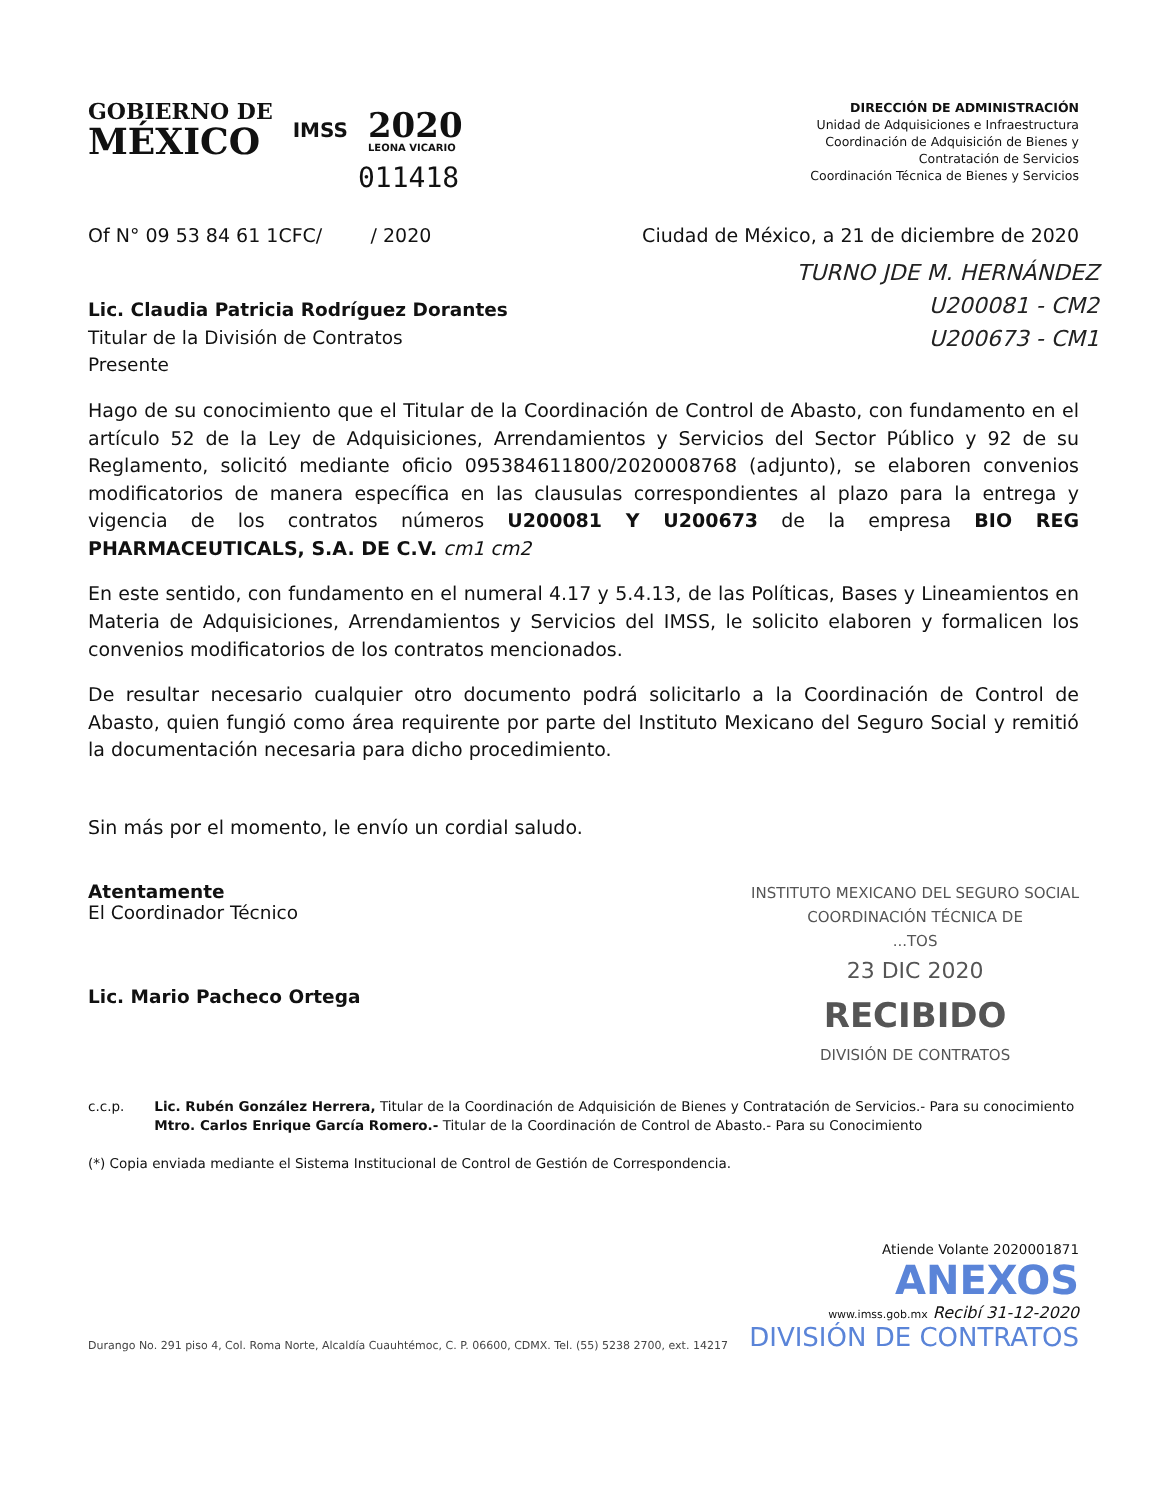GOBIERNO DE
MÉXICO
IMSS
2020
LEONA VICARIO
011418
DIRECCIÓN DE ADMINISTRACIÓN
Unidad de Adquisiciones e Infraestructura
Coordinación de Adquisición de Bienes y
Contratación de Servicios
Coordinación Técnica de Bienes y Servicios
Of N° 09 53 84 61 1CFC/ / 2020 Ciudad de México, a 21 de diciembre de 2020
Lic. Claudia Patricia Rodríguez Dorantes
Titular de la División de Contratos
Presente
TURNO JDE M. HERNÁNDEZ
U200081 - CM2
U200673 - CM1
Hago de su conocimiento que el Titular de la Coordinación de Control de Abasto, con fundamento en el artículo 52 de la Ley de Adquisiciones, Arrendamientos y Servicios del Sector Público y 92 de su Reglamento, solicitó mediante oficio 095384611800/2020008768 (adjunto), se elaboren convenios modificatorios de manera específica en las clausulas correspondientes al plazo para la entrega y vigencia de los contratos números U200081 Y U200673 de la empresa BIO REG PHARMACEUTICALS, S.A. DE C.V. cm1 cm2
En este sentido, con fundamento en el numeral 4.17 y 5.4.13, de las Políticas, Bases y Lineamientos en Materia de Adquisiciones, Arrendamientos y Servicios del IMSS, le solicito elaboren y formalicen los convenios modificatorios de los contratos mencionados.
De resultar necesario cualquier otro documento podrá solicitarlo a la Coordinación de Control de Abasto, quien fungió como área requirente por parte del Instituto Mexicano del Seguro Social y remitió la documentación necesaria para dicho procedimiento.
Sin más por el momento, le envío un cordial saludo.
Atentamente
El Coordinador Técnico
Lic. Mario Pacheco Ortega
INSTITUTO MEXICANO DEL SEGURO SOCIAL
COORDINACIÓN TÉCNICA DE
...TOS
23 DIC 2020
RECIBIDO
DIVISIÓN DE CONTRATOS
c.c.p. Lic. Rubén González Herrera, Titular de la Coordinación de Adquisición de Bienes y Contratación de Servicios.- Para su conocimiento
Mtro. Carlos Enrique García Romero.- Titular de la Coordinación de Control de Abasto.- Para su Conocimiento
(*) Copia enviada mediante el Sistema Institucional de Control de Gestión de Correspondencia.
Atiende Volante 2020001871
Durango No. 291 piso 4, Col. Roma Norte, Alcaldía Cuauhtémoc, C. P. 06600, CDMX. Tel. (55) 5238 2700, ext. 14217
ANEXOS
www.imss.gob.mx Recibí 31-12-2020
DIVISIÓN DE CONTRATOS